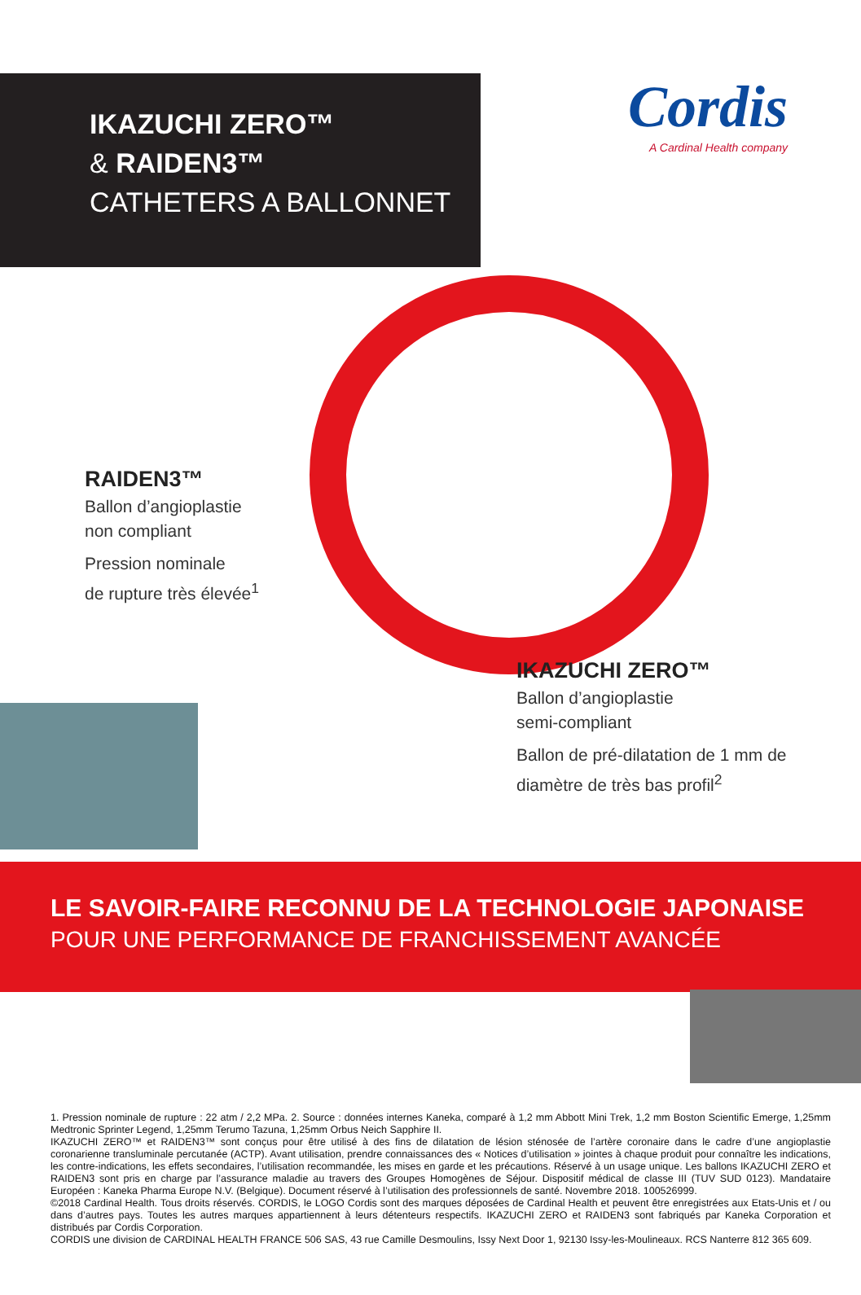IKAZUCHI ZERO™
& RAIDEN3™
CATHETERS A BALLONNET
Cordis
A Cardinal Health company
RAIDEN3™
Ballon d’angioplastie
non compliant
Pression nominale
de rupture très élevée<sup>1</sup>
IKAZUCHI ZERO™
Ballon d’angioplastie
semi-compliant
Ballon de pré-dilatation de 1 mm de
diamètre de très bas profil<sup>2</sup>
LE SAVOIR-FAIRE RECONNU DE LA TECHNOLOGIE JAPONAISE
POUR UNE PERFORMANCE DE FRANCHISSEMENT AVANCÉE
1. Pression nominale de rupture : 22 atm / 2,2 MPa. 2. Source : données internes Kaneka, comparé à 1,2 mm Abbott Mini Trek, 1,2 mm Boston Scientific Emerge, 1,25mm Medtronic Sprinter Legend, 1,25mm Terumo Tazuna, 1,25mm Orbus Neich Sapphire II.
IKAZUCHI ZERO™ et RAIDEN3™ sont conçus pour être utilisé à des fins de dilatation de lésion sténosée de l’artère coronaire dans le cadre d’une angioplastie coronarienne transluminale percutanée (ACTP). Avant utilisation, prendre connaissances des « Notices d’utilisation » jointes à chaque produit pour connaître les indications, les contre-indications, les effets secondaires, l’utilisation recommandée, les mises en garde et les précautions. Réservé à un usage unique. Les ballons IKAZUCHI ZERO et RAIDEN3 sont pris en charge par l’assurance maladie au travers des Groupes Homogènes de Séjour. Dispositif médical de classe III (TUV SUD 0123). Mandataire Européen : Kaneka Pharma Europe N.V. (Belgique). Document réservé à l’utilisation des professionnels de santé. Novembre 2018. 100526999.
©2018 Cardinal Health. Tous droits réservés. CORDIS, le LOGO Cordis sont des marques déposées de Cardinal Health et peuvent être enregistrées aux Etats-Unis et / ou dans d’autres pays. Toutes les autres marques appartiennent à leurs détenteurs respectifs. IKAZUCHI ZERO et RAIDEN3 sont fabriqués par Kaneka Corporation et distribués par Cordis Corporation.
CORDIS une division de CARDINAL HEALTH FRANCE 506 SAS, 43 rue Camille Desmoulins, Issy Next Door 1, 92130 Issy-les-Moulineaux. RCS Nanterre 812 365 609.